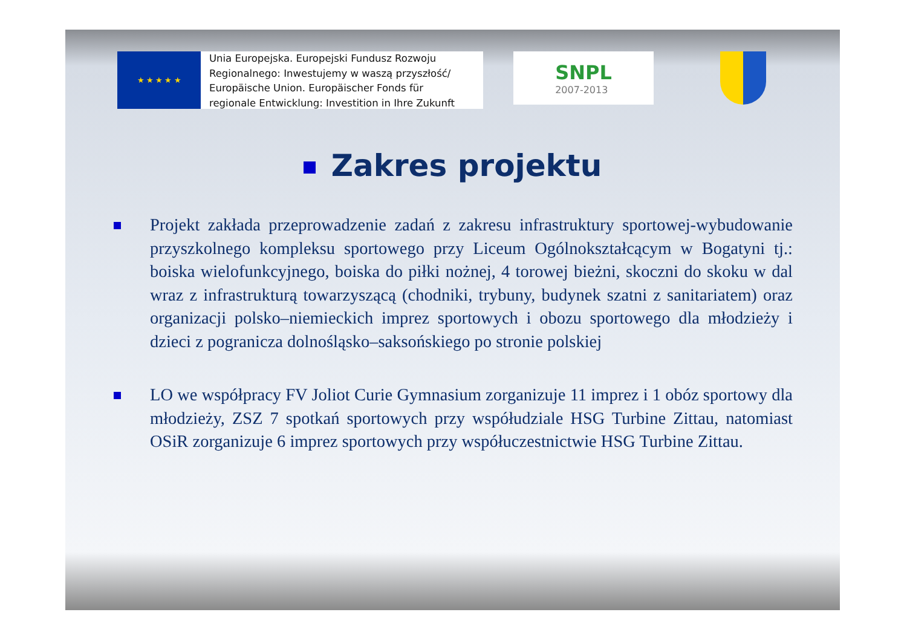★ ★ ★ ★ ★
Unia Europejska. Europejski Fundusz Rozwoju
Regionalnego: Inwestujemy w waszą przyszłość/
Europäische Union. Europäischer Fonds für
regionale Entwicklung: Investition in Ihre Zukunft
SNPL
2007-2013
Zakres projektu
Projekt zakłada przeprowadzenie zadań z zakresu infrastruktury sportowej-wybudowanie przyszkolnego kompleksu sportowego przy Liceum Ogólnokształcącym w Bogatyni tj.: boiska wielofunkcyjnego, boiska do piłki nożnej, 4 torowej bieżni, skoczni do skoku w dal wraz z infrastrukturą towarzyszącą (chodniki, trybuny, budynek szatni z sanitariatem) oraz organizacji polsko–niemieckich imprez sportowych i obozu sportowego dla młodzieży i dzieci z pogranicza dolnośląsko–saksońskiego po stronie polskiej
LO we współpracy FV Joliot Curie Gymnasium zorganizuje 11 imprez i 1 obóz sportowy dla młodzieży, ZSZ 7 spotkań sportowych przy współudziale HSG Turbine Zittau, natomiast OSiR zorganizuje 6 imprez sportowych przy współuczestnictwie HSG Turbine Zittau.